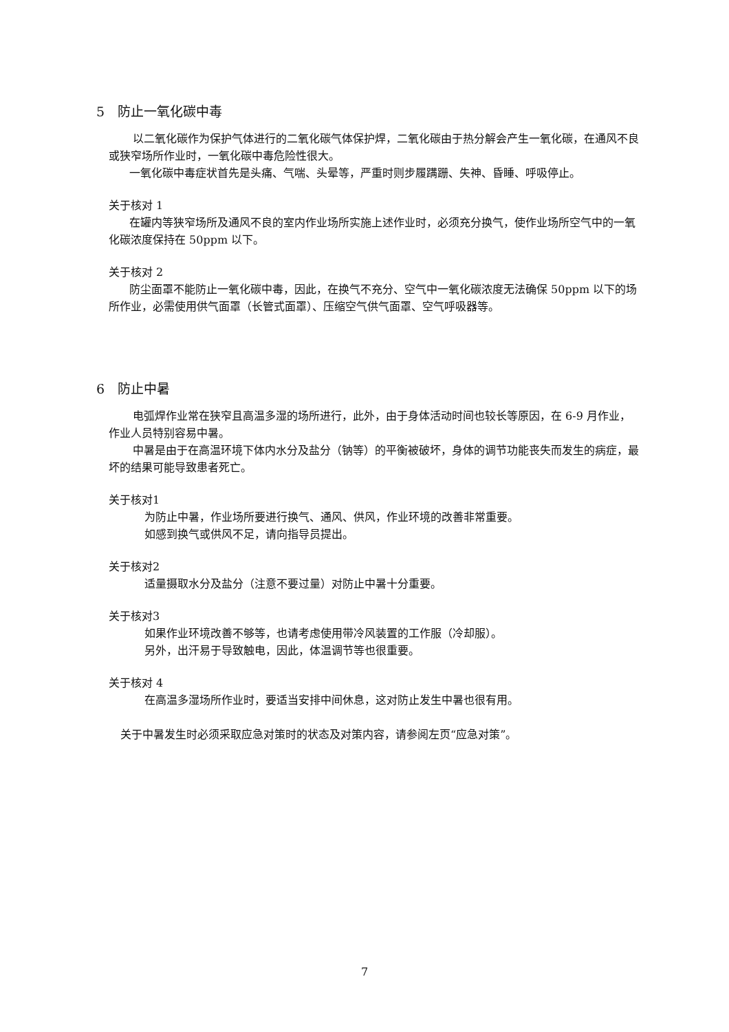5　防止一氧化碳中毒
以二氧化碳作为保护气体进行的二氧化碳气体保护焊，二氧化碳由于热分解会产生一氧化碳，在通风不良或狭窄场所作业时，一氧化碳中毒危险性很大。
一氧化碳中毒症状首先是头痛、气喘、头晕等，严重时则步履蹒跚、失神、昏睡、呼吸停止。
关于核对 1
在罐内等狭窄场所及通风不良的室内作业场所实施上述作业时，必须充分换气，使作业场所空气中的一氧化碳浓度保持在 50ppm 以下。
关于核对 2
防尘面罩不能防止一氧化碳中毒，因此，在换气不充分、空气中一氧化碳浓度无法确保 50ppm 以下的场所作业，必需使用供气面罩（长管式面罩）、压缩空气供气面罩、空气呼吸器等。
6　防止中暑
电弧焊作业常在狭窄且高温多湿的场所进行，此外，由于身体活动时间也较长等原因，在 6-9 月作业，作业人员特别容易中暑。
中暑是由于在高温环境下体内水分及盐分（钠等）的平衡被破坏，身体的调节功能丧失而发生的病症，最坏的结果可能导致患者死亡。
关于核对1
为防止中暑，作业场所要进行换气、通风、供风，作业环境的改善非常重要。
如感到换气或供风不足，请向指导员提出。
关于核对2
适量摄取水分及盐分（注意不要过量）对防止中暑十分重要。
关于核对3
如果作业环境改善不够等，也请考虑使用带冷风装置的工作服（冷却服）。
另外，出汗易于导致触电，因此，体温调节等也很重要。
关于核对 4
在高温多湿场所作业时，要适当安排中间休息，这对防止发生中暑也很有用。
关于中暑发生时必须采取应急对策时的状态及对策内容，请参阅左页“应急对策”。
7